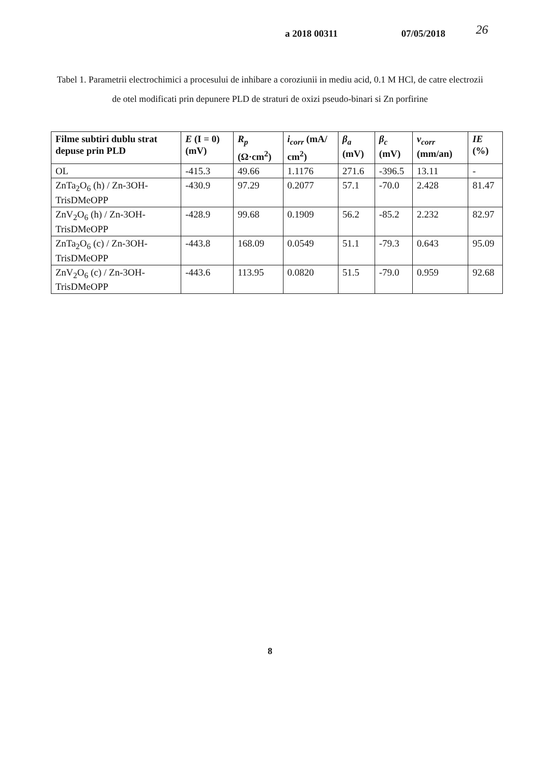a 2018 00311 07/05/2018 26
Tabel 1. Parametrii electrochimici a procesului de inhibare a coroziunii in mediu acid, 0.1 M HCl, de catre electrozii de otel modificati prin depunere PLD de straturi de oxizi pseudo-binari si Zn porfirine
| Filme subtiri dublu strat depuse prin PLD | E (I = 0) (mV) | R<sub>p</sub> (Ω·cm<sup>2</sup>) | i<sub>corr</sub> (mA/ cm<sup>2</sup>) | β<sub>a</sub> (mV) | β<sub>c</sub> (mV) | v<sub>corr</sub> (mm/an) | IE (%) |
| --- | --- | --- | --- | --- | --- | --- | --- |
| OL | -415.3 | 49.66 | 1.1176 | 271.6 | -396.5 | 13.11 | - |
| ZnTa<sub>2</sub>O<sub>6</sub> (h) / Zn-3OH-TrisDMeOPP | -430.9 | 97.29 | 0.2077 | 57.1 | -70.0 | 2.428 | 81.47 |
| ZnV<sub>2</sub>O<sub>6</sub> (h) / Zn-3OH-TrisDMeOPP | -428.9 | 99.68 | 0.1909 | 56.2 | -85.2 | 2.232 | 82.97 |
| ZnTa<sub>2</sub>O<sub>6</sub> (c) / Zn-3OH-TrisDMeOPP | -443.8 | 168.09 | 0.0549 | 51.1 | -79.3 | 0.643 | 95.09 |
| ZnV<sub>2</sub>O<sub>6</sub> (c) / Zn-3OH-TrisDMeOPP | -443.6 | 113.95 | 0.0820 | 51.5 | -79.0 | 0.959 | 92.68 |
8